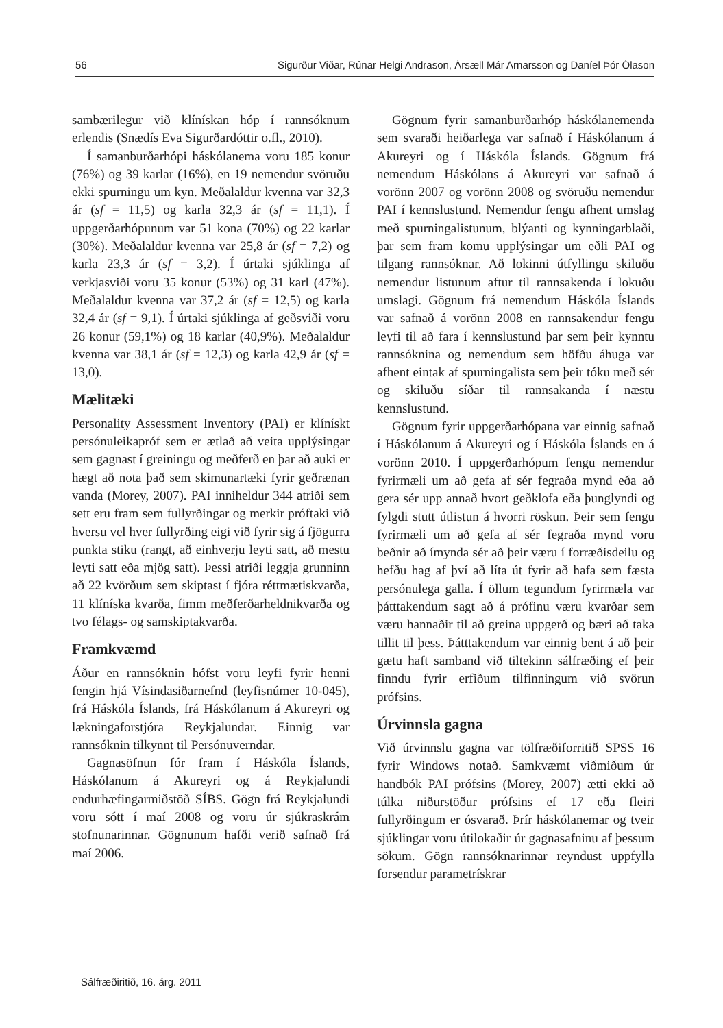56 Sigurður Viðar, Rúnar Helgi Andrason, Ársæll Már Arnarsson og Daníel Þór Ólason
sambærilegur við klínískan hóp í rannsóknum erlendis (Snædís Eva Sigurðardóttir o.fl., 2010).
Í samanburðarhópi háskólanema voru 185 konur (76%) og 39 karlar (16%), en 19 nemendur svöruðu ekki spurningu um kyn. Meðalaldur kvenna var 32,3 ár (sf = 11,5) og karla 32,3 ár (sf = 11,1). Í uppgerðarhópunum var 51 kona (70%) og 22 karlar (30%). Meðalaldur kvenna var 25,8 ár (sf = 7,2) og karla 23,3 ár (sf = 3,2). Í úrtaki sjúklinga af verkjasviði voru 35 konur (53%) og 31 karl (47%). Meðalaldur kvenna var 37,2 ár (sf = 12,5) og karla 32,4 ár (sf = 9,1). Í úrtaki sjúklinga af geðsviði voru 26 konur (59,1%) og 18 karlar (40,9%). Meðalaldur kvenna var 38,1 ár (sf = 12,3) og karla 42,9 ár (sf = 13,0).
Mælitæki
Personality Assessment Inventory (PAI) er klínískt persónuleikapróf sem er ætlað að veita upplýsingar sem gagnast í greiningu og meðferð en þar að auki er hægt að nota það sem skimunartæki fyrir geðrænan vanda (Morey, 2007). PAI inniheldur 344 atriði sem sett eru fram sem fullyrðingar og merkir próftaki við hversu vel hver fullyrðing eigi við fyrir sig á fjögurra punkta stiku (rangt, að einhverju leyti satt, að mestu leyti satt eða mjög satt). Þessi atriði leggja grunninn að 22 kvörðum sem skiptast í fjóra réttmætiskvarða, 11 klíníska kvarða, fimm meðferðarheldnikvarða og tvo félags- og samskiptakvarða.
Framkvæmd
Áður en rannsóknin hófst voru leyfi fyrir henni fengin hjá Vísindasiðarnefnd (leyfisnúmer 10-045), frá Háskóla Íslands, frá Háskólanum á Akureyri og lækningaforstjóra Reykjalundar. Einnig var rannsóknin tilkynnt til Persónuverndar.
Gagnasöfnun fór fram í Háskóla Íslands, Háskólanum á Akureyri og á Reykjalundi endurhæfingarmiðstöð SÍBS. Gögn frá Reykjalundi voru sótt í maí 2008 og voru úr sjúkraskrám stofnunarinnar. Gögnunum hafði verið safnað frá maí 2006.
Gögnum fyrir samanburðarhóp háskólanemenda sem svaraði heiðarlega var safnað í Háskólanum á Akureyri og í Háskóla Íslands. Gögnum frá nemendum Háskólans á Akureyri var safnað á vorönn 2007 og vorönn 2008 og svöruðu nemendur PAI í kennslustund. Nemendur fengu afhent umslag með spurningalistunum, blýanti og kynningarblaði, þar sem fram komu upplýsingar um eðli PAI og tilgang rannsóknar. Að lokinni útfyllingu skiluðu nemendur listunum aftur til rannsakenda í lokuðu umslagi. Gögnum frá nemendum Háskóla Íslands var safnað á vorönn 2008 en rannsakendur fengu leyfi til að fara í kennslustund þar sem þeir kynntu rannsóknina og nemendum sem höfðu áhuga var afhent eintak af spurningalista sem þeir tóku með sér og skiluðu síðar til rannsakanda í næstu kennslustund.
Gögnum fyrir uppgerðarhópana var einnig safnað í Háskólanum á Akureyri og í Háskóla Íslands en á vorönn 2010. Í uppgerðarhópum fengu nemendur fyrirmæli um að gefa af sér fegraða mynd eða að gera sér upp annað hvort geðklofa eða þunglyndi og fylgdi stutt útlistun á hvorri röskun. Þeir sem fengu fyrirmæli um að gefa af sér fegraða mynd voru beðnir að ímynda sér að þeir væru í forræðisdeilu og hefðu hag af því að líta út fyrir að hafa sem fæsta persónulega galla. Í öllum tegundum fyrirmæla var þátttakendum sagt að á prófinu væru kvarðar sem væru hannaðir til að greina uppgerð og bæri að taka tillit til þess. Þátttakendum var einnig bent á að þeir gætu haft samband við tiltekinn sálfræðing ef þeir finndu fyrir erfiðum tilfinningum við svörun prófsins.
Úrvinnsla gagna
Við úrvinnslu gagna var tölfræðiforritið SPSS 16 fyrir Windows notað. Samkvæmt viðmiðum úr handbók PAI prófsins (Morey, 2007) ætti ekki að túlka niðurstöður prófsins ef 17 eða fleiri fullyrðingum er ósvarað. Þrír háskólanemar og tveir sjúklingar voru útilokaðir úr gagnasafninu af þessum sökum. Gögn rannsóknarinnar reyndust uppfylla forsendur parametrískrar
Sálfræðiritið, 16. árg. 2011